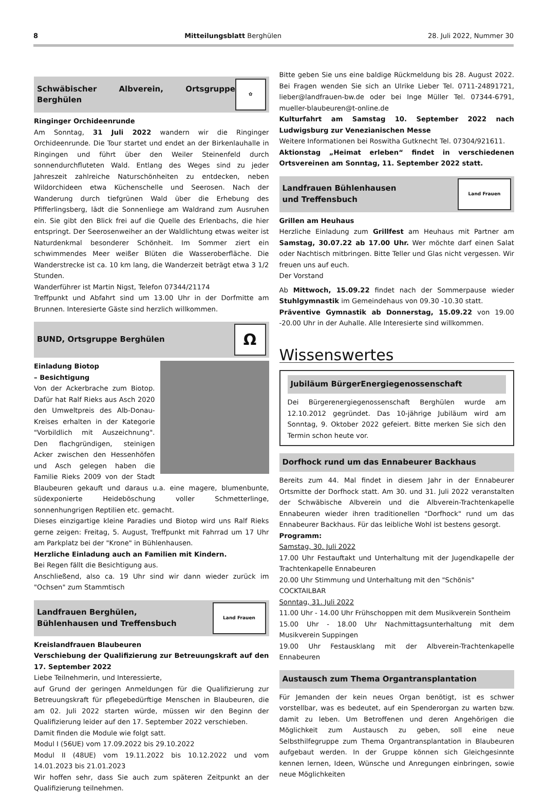8 Mitteilungsblatt Berghülen 28. Juli 2022, Nummer 30
Schwäbischer Albverein, Ortsgruppe Berghülen ✿
Ringinger Orchideenrunde
Am Sonntag, 31 Juli 2022 wandern wir die Ringinger Orchideenrunde. Die Tour startet und endet an der Birkenlauhalle in Ringingen und führt über den Weiler Steinenfeld durch sonnendurchfluteten Wald. Entlang des Weges sind zu jeder Jahreszeit zahlreiche Naturschönheiten zu entdecken, neben Wildorchideen etwa Küchenschelle und Seerosen. Nach der Wanderung durch tiefgrünen Wald über die Erhebung des Pfifferlingsberg, lädt die Sonnenliege am Waldrand zum Ausruhen ein. Sie gibt den Blick frei auf die Quelle des Erlenbachs, die hier entspringt. Der Seerosenweiher an der Waldlichtung etwas weiter ist Naturdenkmal besonderer Schönheit. Im Sommer ziert ein schwimmendes Meer weißer Blüten die Wasseroberfläche. Die Wanderstrecke ist ca. 10 km lang, die Wanderzeit beträgt etwa 3 1/2 Stunden.
Wanderführer ist Martin Nigst, Telefon 07344/21174
Treffpunkt und Abfahrt sind um 13.00 Uhr in der Dorfmitte am Brunnen. Interesierte Gäste sind herzlich willkommen.
BUND, Ortsgruppe Berghülen Ω
Einladung Biotop
– Besichtigung
Von der Ackerbrache zum Biotop. Dafür hat Ralf Rieks aus Asch 2020 den Umweltpreis des Alb-Donau-Kreises erhalten in der Kategorie "Vorbildlich mit Auszeichnung". Den flachgründigen, steinigen Acker zwischen den Hessenhöfen und Asch gelegen haben die Familie Rieks 2009 von der Stadt Blaubeuren gekauft und daraus u.a. eine magere, blumenbunte, südexponierte Heideböschung voller Schmetterlinge, sonnenhungrigen Reptilien etc. gemacht.
Dieses einzigartige kleine Paradies und Biotop wird uns Ralf Rieks gerne zeigen: Freitag, 5. August, Treffpunkt mit Fahrrad um 17 Uhr am Parkplatz bei der "Krone" in Bühlenhausen.
Herzliche Einladung auch an Familien mit Kindern.
Bei Regen fällt die Besichtigung aus.
Anschließend, also ca. 19 Uhr sind wir dann wieder zurück im "Ochsen" zum Stammtisch
Landfrauen Berghülen,
Bühlenhausen und Treffensbuch Land Frauen
Kreislandfrauen Blaubeuren
Verschiebung der Qualifizierung zur Betreuungskraft auf den 17. September 2022
Liebe Teilnehmerin, und Interessierte,
auf Grund der geringen Anmeldungen für die Qualifizierung zur Betreuungskraft für pflegebedürftige Menschen in Blaubeuren, die am 02. Juli 2022 starten würde, müssen wir den Beginn der Qualifizierung leider auf den 17. September 2022 verschieben.
Damit finden die Module wie folgt satt.
Modul I (56UE) vom 17.09.2022 bis 29.10.2022
Modul II (48UE) vom 19.11.2022 bis 10.12.2022 und vom 14.01.2023 bis 21.01.2023
Wir hoffen sehr, dass Sie auch zum späteren Zeitpunkt an der Qualifizierung teilnehmen.
Bitte geben Sie uns eine baldige Rückmeldung bis 28. August 2022. Bei Fragen wenden Sie sich an Ulrike Lieber Tel. 0711-24891721, lieber@landfrauen-bw.de oder bei Inge Müller Tel. 07344-6791, mueller-blaubeuren@t-online.de
Kulturfahrt am Samstag 10. September 2022 nach Ludwigsburg zur Venezianischen Messe
Weitere Informationen bei Roswitha Gutknecht Tel. 07304/921611.
Aktionstag „Heimat erleben“ findet in verschiedenen Ortsvereinen am Sonntag, 11. September 2022 statt.
Landfrauen Bühlenhausen
und Treffensbuch Land Frauen
Grillen am Heuhaus
Herzliche Einladung zum Grillfest am Heuhaus mit Partner am Samstag, 30.07.22 ab 17.00 Uhr. Wer möchte darf einen Salat oder Nachtisch mitbringen. Bitte Teller und Glas nicht vergessen. Wir freuen uns auf euch.
Der Vorstand
Ab Mittwoch, 15.09.22 findet nach der Sommerpause wieder Stuhlgymnastik im Gemeindehaus von 09.30 -10.30 statt.
Präventive Gymnastik ab Donnerstag, 15.09.22 von 19.00 -20.00 Uhr in der Auhalle. Alle Interesierte sind willkommen.
Wissenswertes
Jubiläum BürgerEnergiegenossenschaft
Dei Bürgerenergiegenossenschaft Berghülen wurde am 12.10.2012 gegründet. Das 10-jährige Jubiläum wird am Sonntag, 9. Oktober 2022 gefeiert. Bitte merken Sie sich den Termin schon heute vor.
Dorfhock rund um das Ennabeurer Backhaus
Bereits zum 44. Mal findet in diesem Jahr in der Ennabeurer Ortsmitte der Dorfhock statt. Am 30. und 31. Juli 2022 veranstalten der Schwäbische Albverein und die Albverein-Trachtenkapelle Ennabeuren wieder ihren traditionellen "Dorfhock" rund um das Ennabeurer Backhaus. Für das leibliche Wohl ist bestens gesorgt.
Programm:
Samstag, 30. Juli 2022
17.00 Uhr Festauftakt und Unterhaltung mit der Jugendkapelle der Trachtenkapelle Ennabeuren
20.00 Uhr Stimmung und Unterhaltung mit den "Schönis"
COCKTAILBAR
Sonntag, 31. Juli 2022
11.00 Uhr - 14.00 Uhr Frühschoppen mit dem Musikverein Sontheim
15.00 Uhr - 18.00 Uhr Nachmittagsunterhaltung mit dem Musikverein Suppingen
19.00 Uhr Festausklang mit der Albverein-Trachtenkapelle Ennabeuren
Austausch zum Thema Organtransplantation
Für Jemanden der kein neues Organ benötigt, ist es schwer vorstellbar, was es bedeutet, auf ein Spenderorgan zu warten bzw. damit zu leben. Um Betroffenen und deren Angehörigen die Möglichkeit zum Austausch zu geben, soll eine neue Selbsthilfegruppe zum Thema Organtransplantation in Blaubeuren aufgebaut werden. In der Gruppe können sich Gleichgesinnte kennen lernen, Ideen, Wünsche und Anregungen einbringen, sowie neue Möglichkeiten